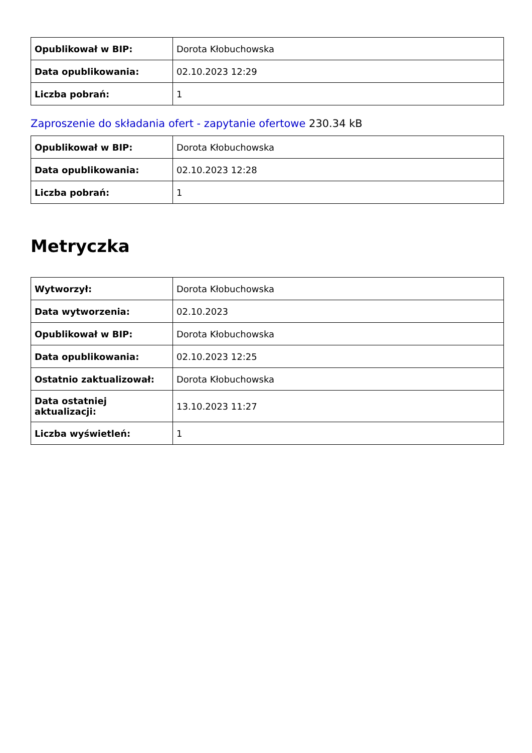| Opublikował w BIP: | Dorota Kłobuchowska |
| Data opublikowania: | 02.10.2023 12:29 |
| Liczba pobrań: | 1 |
Zaproszenie do składania ofert - zapytanie ofertowe 230.34 kB
| Opublikował w BIP: | Dorota Kłobuchowska |
| Data opublikowania: | 02.10.2023 12:28 |
| Liczba pobrań: | 1 |
Metryczka
| Wytworzył: | Dorota Kłobuchowska |
| Data wytworzenia: | 02.10.2023 |
| Opublikował w BIP: | Dorota Kłobuchowska |
| Data opublikowania: | 02.10.2023 12:25 |
| Ostatnio zaktualizował: | Dorota Kłobuchowska |
| Data ostatniej aktualizacji: | 13.10.2023 11:27 |
| Liczba wyświetleń: | 1 |